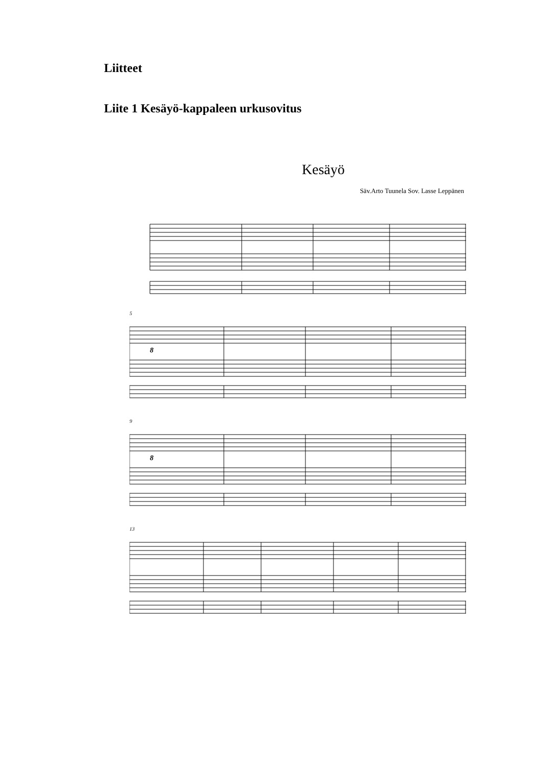Liitteet
Liite 1 Kesäyö-kappaleen urkusovitus
Kesäyö
Säv.Arto Tuunela Sov. Lasse Leppänen
5
8
9
8
13